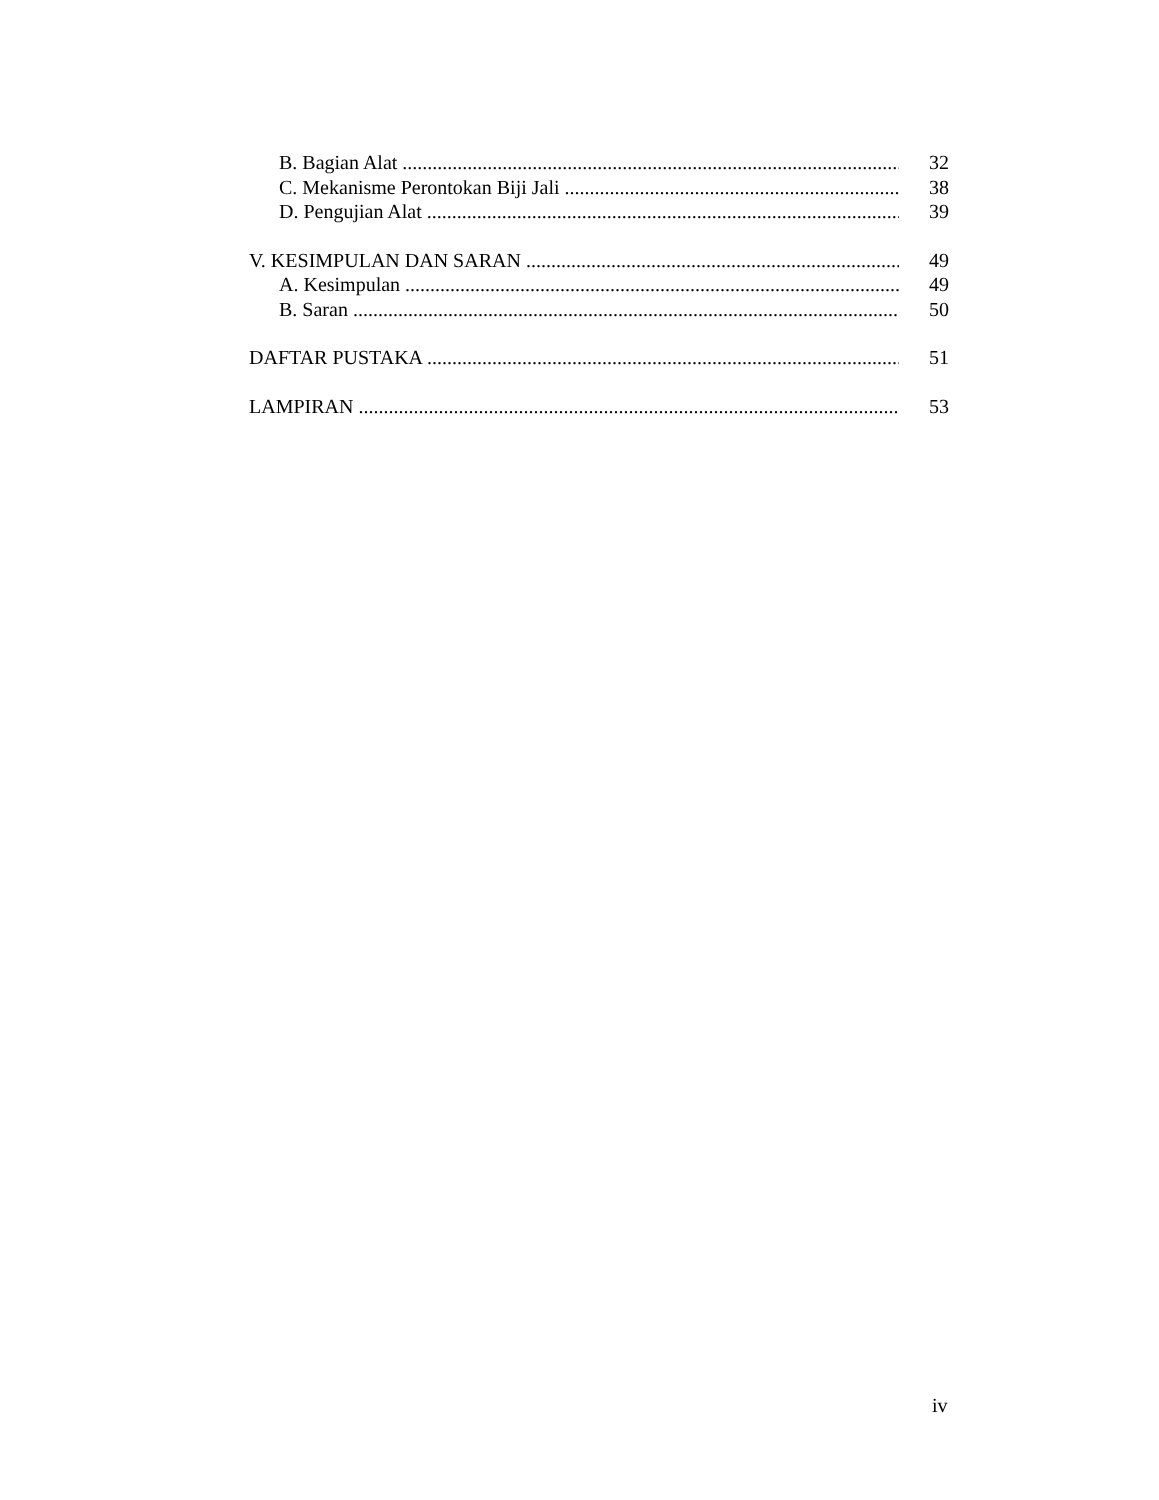B. Bagian Alat 32
C. Mekanisme Perontokan Biji Jali 38
D. Pengujian Alat 39
V. KESIMPULAN DAN SARAN 49
A. Kesimpulan 49
B. Saran 50
DAFTAR PUSTAKA 51
LAMPIRAN 53
iv